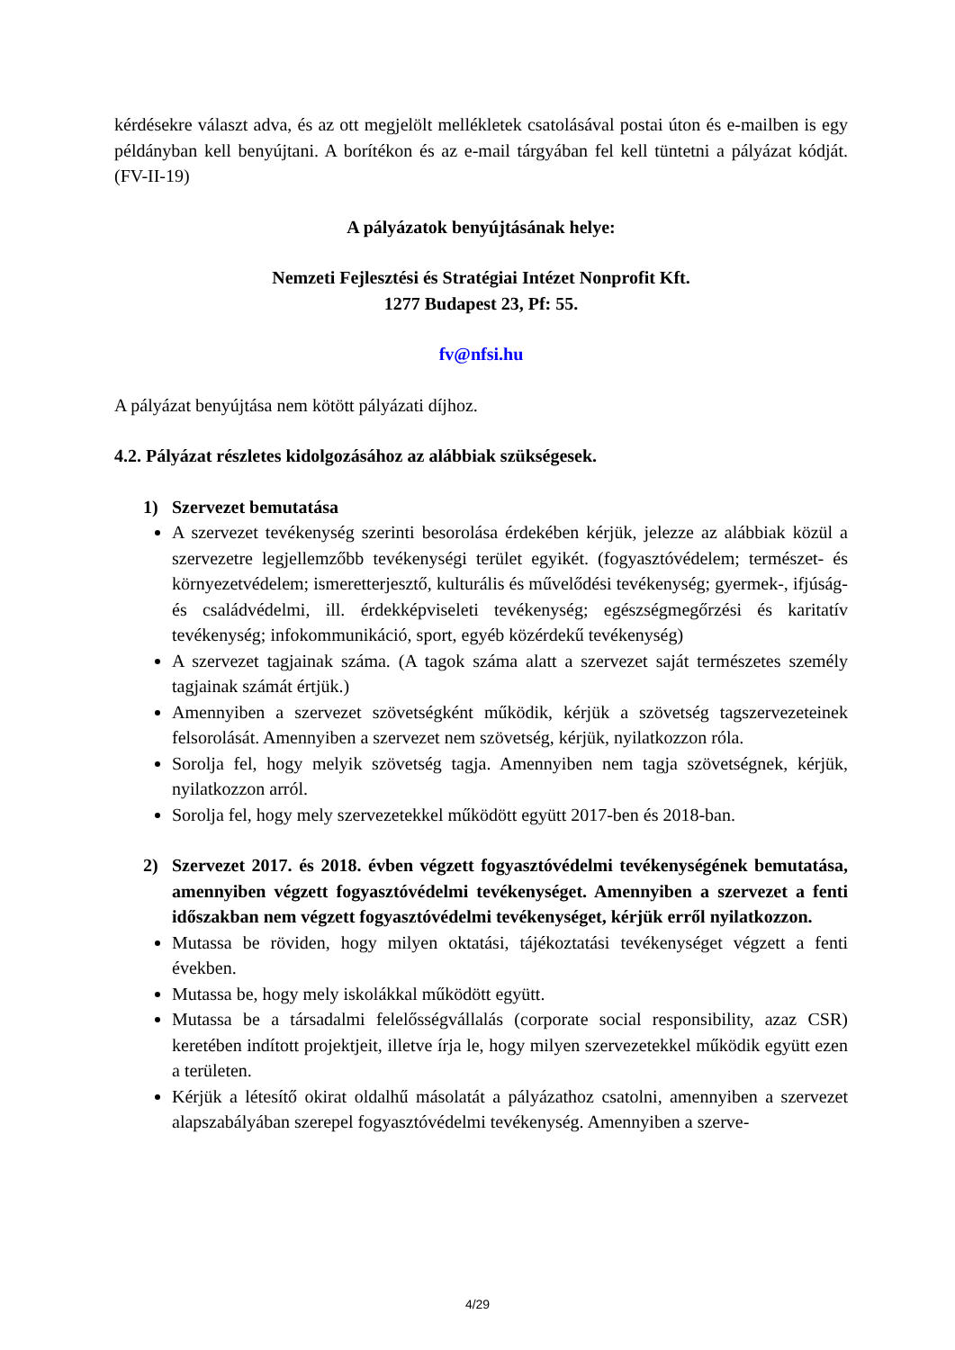kérdésekre választ adva, és az ott megjelölt mellékletek csatolásával postai úton és e-mailben is egy példányban kell benyújtani. A borítékon és az e-mail tárgyában fel kell tüntetni a pályázat kódját. (FV-II-19)
A pályázatok benyújtásának helye:
Nemzeti Fejlesztési és Stratégiai Intézet Nonprofit Kft.
1277 Budapest 23, Pf: 55.
fv@nfsi.hu
A pályázat benyújtása nem kötött pályázati díjhoz.
4.2. Pályázat részletes kidolgozásához az alábbiak szükségesek.
1) Szervezet bemutatása
A szervezet tevékenység szerinti besorolása érdekében kérjük, jelezze az alábbiak közül a szervezetre legjellemzőbb tevékenységi terület egyikét. (fogyasztóvédelem; természet- és környezetvédelem; ismeretterjesztő, kulturális és művelődési tevékenység; gyermek-, ifjúság- és családvédelmi, ill. érdekképviseleti tevékenység; egészségmegőrzési és karitatív tevékenység; infokommunikáció, sport, egyéb közérdekű tevékenység)
A szervezet tagjainak száma. (A tagok száma alatt a szervezet saját természetes személy tagjainak számát értjük.)
Amennyiben a szervezet szövetségként működik, kérjük a szövetség tagszervezeteinek felsorolását. Amennyiben a szervezet nem szövetség, kérjük, nyilatkozzon róla.
Sorolja fel, hogy melyik szövetség tagja. Amennyiben nem tagja szövetségnek, kérjük, nyilatkozzon arról.
Sorolja fel, hogy mely szervezetekkel működött együtt 2017-ben és 2018-ban.
2) Szervezet 2017. és 2018. évben végzett fogyasztóvédelmi tevékenységének bemutatása, amennyiben végzett fogyasztóvédelmi tevékenységet. Amennyiben a szervezet a fenti időszakban nem végzett fogyasztóvédelmi tevékenységet, kérjük erről nyilatkozzon.
Mutassa be röviden, hogy milyen oktatási, tájékoztatási tevékenységet végzett a fenti években.
Mutassa be, hogy mely iskolákkal működött együtt.
Mutassa be a társadalmi felelősségvállalás (corporate social responsibility, azaz CSR) keretében indított projektjeit, illetve írja le, hogy milyen szervezetekkel működik együtt ezen a területen.
Kérjük a létesítő okirat oldalhű másolatát a pályázathoz csatolni, amennyiben a szervezet alapszabályában szerepel fogyasztóvédelmi tevékenység. Amennyiben a szerve-
4/29